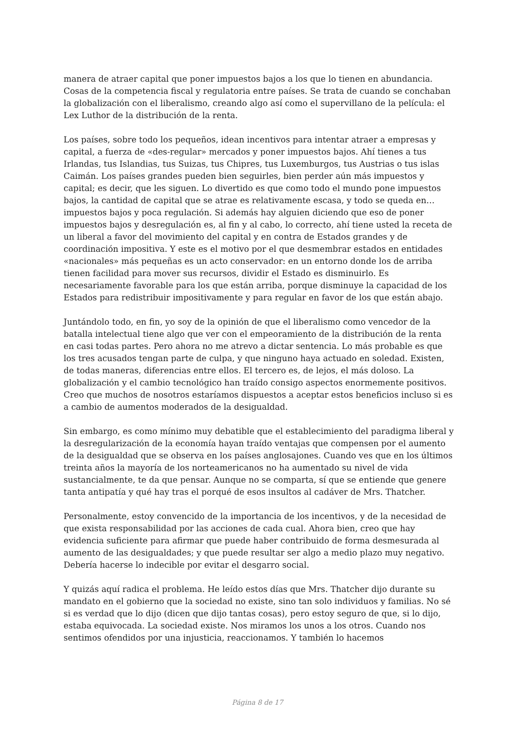manera de atraer capital que poner impuestos bajos a los que lo tienen en abundancia. Cosas de la competencia fiscal y regulatoria entre países. Se trata de cuando se conchaban la globalización con el liberalismo, creando algo así como el supervillano de la película: el Lex Luthor de la distribución de la renta.
Los países, sobre todo los pequeños, idean incentivos para intentar atraer a empresas y capital, a fuerza de «des-regular» mercados y poner impuestos bajos. Ahí tienes a tus Irlandas, tus Islandias, tus Suizas, tus Chipres, tus Luxemburgos, tus Austrias o tus islas Caimán. Los países grandes pueden bien seguirles, bien perder aún más impuestos y capital; es decir, que les siguen. Lo divertido es que como todo el mundo pone impuestos bajos, la cantidad de capital que se atrae es relativamente escasa, y todo se queda en… impuestos bajos y poca regulación. Si además hay alguien diciendo que eso de poner impuestos bajos y desregulación es, al fin y al cabo, lo correcto, ahí tiene usted la receta de un liberal a favor del movimiento del capital y en contra de Estados grandes y de coordinación impositiva. Y este es el motivo por el que desmembrar estados en entidades «nacionales» más pequeñas es un acto conservador: en un entorno donde los de arriba tienen facilidad para mover sus recursos, dividir el Estado es disminuirlo. Es necesariamente favorable para los que están arriba, porque disminuye la capacidad de los Estados para redistribuir impositivamente y para regular en favor de los que están abajo.
Juntándolo todo, en fin, yo soy de la opinión de que el liberalismo como vencedor de la batalla intelectual tiene algo que ver con el empeoramiento de la distribución de la renta en casi todas partes. Pero ahora no me atrevo a dictar sentencia. Lo más probable es que los tres acusados tengan parte de culpa, y que ninguno haya actuado en soledad. Existen, de todas maneras, diferencias entre ellos. El tercero es, de lejos, el más doloso. La globalización y el cambio tecnológico han traído consigo aspectos enormemente positivos. Creo que muchos de nosotros estaríamos dispuestos a aceptar estos beneficios incluso si es a cambio de aumentos moderados de la desigualdad.
Sin embargo, es como mínimo muy debatible que el establecimiento del paradigma liberal y la desregularización de la economía hayan traído ventajas que compensen por el aumento de la desigualdad que se observa en los países anglosajones. Cuando ves que en los últimos treinta años la mayoría de los norteamericanos no ha aumentado su nivel de vida sustancialmente, te da que pensar. Aunque no se comparta, sí que se entiende que genere tanta antipatía y qué hay tras el porqué de esos insultos al cadáver de Mrs. Thatcher.
Personalmente, estoy convencido de la importancia de los incentivos, y de la necesidad de que exista responsabilidad por las acciones de cada cual. Ahora bien, creo que hay evidencia suficiente para afirmar que puede haber contribuido de forma desmesurada al aumento de las desigualdades; y que puede resultar ser algo a medio plazo muy negativo. Debería hacerse lo indecible por evitar el desgarro social.
Y quizás aquí radica el problema. He leído estos días que Mrs. Thatcher dijo durante su mandato en el gobierno que la sociedad no existe, sino tan solo individuos y familias. No sé si es verdad que lo dijo (dicen que dijo tantas cosas), pero estoy seguro de que, si lo dijo, estaba equivocada. La sociedad existe. Nos miramos los unos a los otros. Cuando nos sentimos ofendidos por una injusticia, reaccionamos. Y también lo hacemos
Página 8 de 17